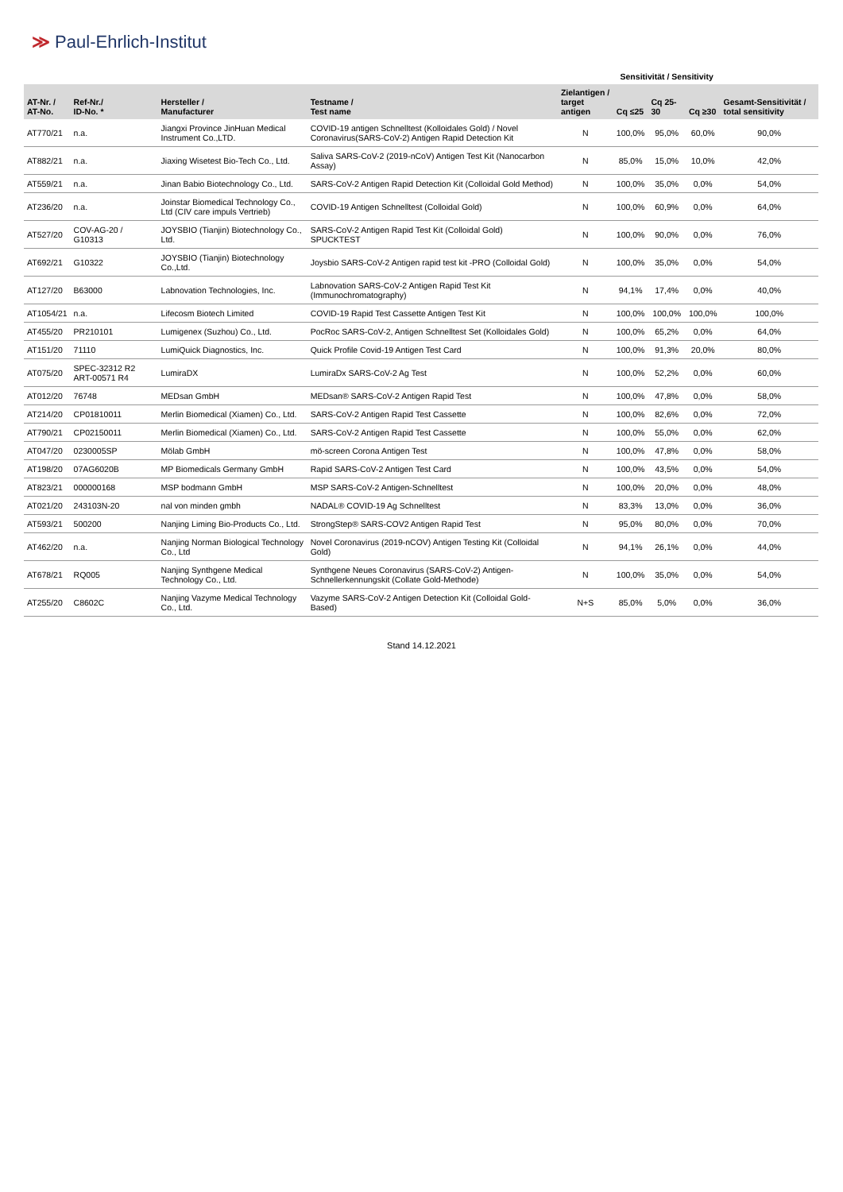≫ Paul-Ehrlich-Institut
| | | | | | Sensitivität / Sensitivity | | | |
| --- | --- | --- | --- | --- | --- | --- | --- | --- |
| AT-Nr. / AT-No. | Ref-Nr./ ID-No. * | Hersteller / Manufacturer | Testname / Test name | Zielantigen / target antigen | Cq ≤25 | Cq 25-30 | Cq ≥30 | Gesamt-Sensitivität / total sensitivity |
| AT770/21 | n.a. | Jiangxi Province JinHuan Medical Instrument Co.,LTD. | COVID-19 antigen Schnelltest (Kolloidales Gold) / Novel Coronavirus(SARS-CoV-2) Antigen Rapid Detection Kit | N | 100,0% | 95,0% | 60,0% | 90,0% |
| AT882/21 | n.a. | Jiaxing Wisetest Bio-Tech Co., Ltd. | Saliva SARS-CoV-2 (2019-nCoV) Antigen Test Kit (Nanocarbon Assay) | N | 85,0% | 15,0% | 10,0% | 42,0% |
| AT559/21 | n.a. | Jinan Babio Biotechnology Co., Ltd. | SARS-CoV-2 Antigen Rapid Detection Kit (Colloidal Gold Method) | N | 100,0% | 35,0% | 0,0% | 54,0% |
| AT236/20 | n.a. | Joinstar Biomedical Technology Co., Ltd (CIV care impuls Vertrieb) | COVID-19 Antigen Schnelltest (Colloidal Gold) | N | 100,0% | 60,9% | 0,0% | 64,0% |
| AT527/20 | COV-AG-20 / G10313 | JOYSBIO (Tianjin) Biotechnology Co., Ltd. | SARS-CoV-2 Antigen Rapid Test Kit (Colloidal Gold) SPUCKTEST | N | 100,0% | 90,0% | 0,0% | 76,0% |
| AT692/21 | G10322 | JOYSBIO (Tianjin) Biotechnology Co.,Ltd. | Joysbio SARS-CoV-2 Antigen rapid test kit -PRO (Colloidal Gold) | N | 100,0% | 35,0% | 0,0% | 54,0% |
| AT127/20 | B63000 | Labnovation Technologies, Inc. | Labnovation SARS-CoV-2 Antigen Rapid Test Kit (Immunochromatography) | N | 94,1% | 17,4% | 0,0% | 40,0% |
| AT1054/21 | n.a. | Lifecosm Biotech Limited | COVID-19 Rapid Test Cassette Antigen Test Kit | N | 100,0% | 100,0% | 100,0% | 100,0% |
| AT455/20 | PR210101 | Lumigenex (Suzhou) Co., Ltd. | PocRoc SARS-CoV-2, Antigen Schnelltest Set (Kolloidales Gold) | N | 100,0% | 65,2% | 0,0% | 64,0% |
| AT151/20 | 71110 | LumiQuick Diagnostics, Inc. | Quick Profile Covid-19 Antigen Test Card | N | 100,0% | 91,3% | 20,0% | 80,0% |
| AT075/20 | SPEC-32312 R2 ART-00571 R4 | LumiraDX | LumiraDx SARS-CoV-2 Ag Test | N | 100,0% | 52,2% | 0,0% | 60,0% |
| AT012/20 | 76748 | MEDsan GmbH | MEDsan® SARS-CoV-2 Antigen Rapid Test | N | 100,0% | 47,8% | 0,0% | 58,0% |
| AT214/20 | CP01810011 | Merlin Biomedical (Xiamen) Co., Ltd. | SARS-CoV-2 Antigen Rapid Test Cassette | N | 100,0% | 82,6% | 0,0% | 72,0% |
| AT790/21 | CP02150011 | Merlin Biomedical (Xiamen) Co., Ltd. | SARS-CoV-2 Antigen Rapid Test Cassette | N | 100,0% | 55,0% | 0,0% | 62,0% |
| AT047/20 | 0230005SP | Mölab GmbH | mö-screen Corona Antigen Test | N | 100,0% | 47,8% | 0,0% | 58,0% |
| AT198/20 | 07AG6020B | MP Biomedicals Germany GmbH | Rapid SARS-CoV-2 Antigen Test Card | N | 100,0% | 43,5% | 0,0% | 54,0% |
| AT823/21 | 000000168 | MSP bodmann GmbH | MSP SARS-CoV-2 Antigen-Schnelltest | N | 100,0% | 20,0% | 0,0% | 48,0% |
| AT021/20 | 243103N-20 | nal von minden gmbh | NADAL® COVID-19 Ag Schnelltest | N | 83,3% | 13,0% | 0,0% | 36,0% |
| AT593/21 | 500200 | Nanjing Liming Bio-Products Co., Ltd. | StrongStep® SARS-COV2 Antigen Rapid Test | N | 95,0% | 80,0% | 0,0% | 70,0% |
| AT462/20 | n.a. | Nanjing Norman Biological Technology Co., Ltd | Novel Coronavirus (2019-nCOV) Antigen Testing Kit (Colloidal Gold) | N | 94,1% | 26,1% | 0,0% | 44,0% |
| AT678/21 | RQ005 | Nanjing Synthgene Medical Technology Co., Ltd. | Synthgene Neues Coronavirus (SARS-CoV-2) Antigen-Schnellerkennungskit (Collate Gold-Methode) | N | 100,0% | 35,0% | 0,0% | 54,0% |
| AT255/20 | C8602C | Nanjing Vazyme Medical Technology Co., Ltd. | Vazyme SARS-CoV-2 Antigen Detection Kit (Colloidal Gold-Based) | N+S | 85,0% | 5,0% | 0,0% | 36,0% |
Stand 14.12.2021